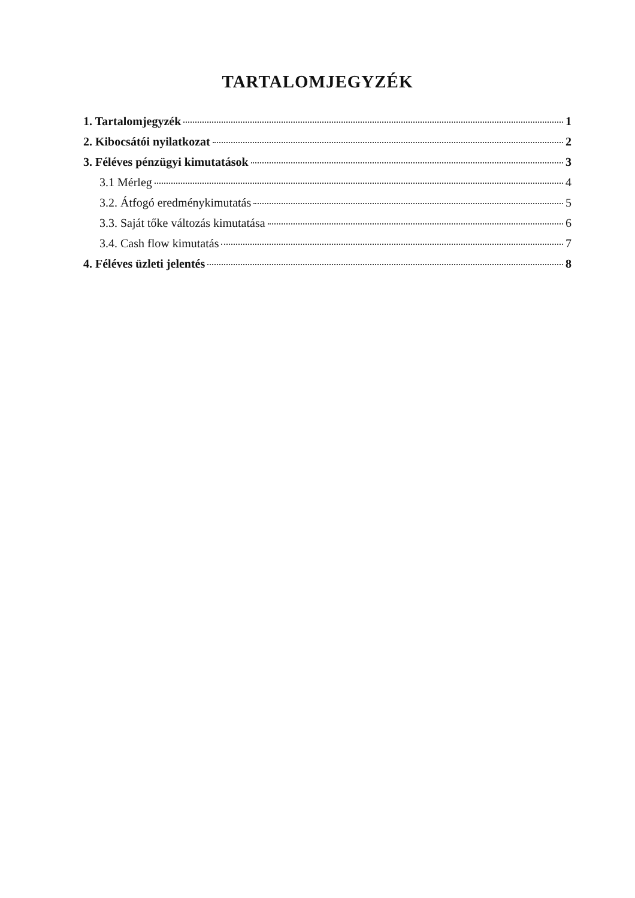TARTALOMJEGYZÉK
1. Tartalomjegyzék 1
2. Kibocsátói nyilatkozat 2
3. Féléves pénzügyi kimutatások 3
3.1 Mérleg 4
3.2. Átfogó eredménykimutatás 5
3.3. Saját tőke változás kimutatása 6
3.4. Cash flow kimutatás 7
4. Féléves üzleti jelentés 8